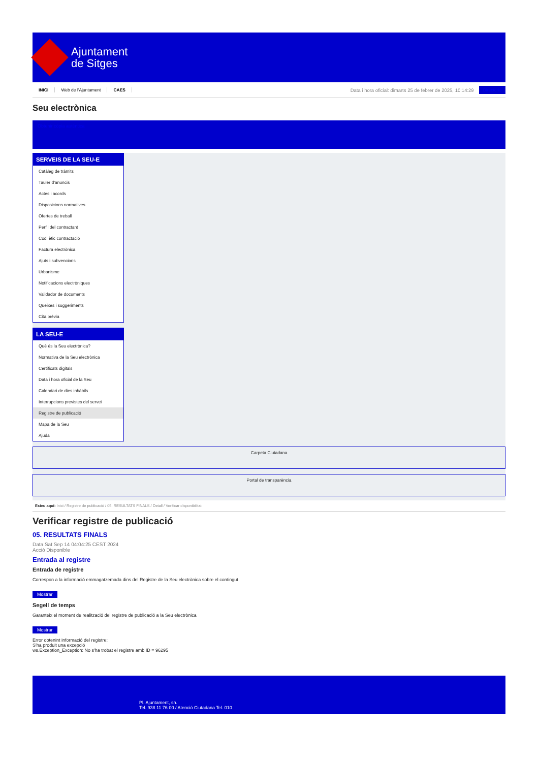Ajuntament
de Sitges
INICI Web de l'Ajuntament CAES Data i hora oficial: dimarts 25 de febrer de 2025, 10:14:29 Directorio
Seu electrònica
Obtenir còpia autèntica
SERVEIS DE LA SEU-E
Catàleg de tràmits
Tauler d'anuncis
Actes i acords
Disposicions normatives
Ofertes de treball
Perfil del contractant
Codi ètic contractació
Factura electrònica
Ajuts i subvencions
Urbanisme
Notificacions electròniques
Validador de documents
Queixes i suggeriments
Cita prèvia
LA SEU-E
Què és la Seu electrònica?
Normativa de la Seu electrònica
Certificats digitals
Data i hora oficial de la Seu
Calendari de dies inhàbils
Interrupcions previstes del servei
Registre de publicació
Mapa de la Seu
Ajuda
Carpeta Ciutadana
Portal de transparència
Esteu aquí: Inici / Registre de publicació / 05. RESULTATS FINALS / Detall / Verificar disponibilitat
Verificar registre de publicació
05. RESULTATS FINALS
Data Sat Sep 14 04:04:25 CEST 2024
Acció Disponible
Entrada al registre
Entrada de registre
Correspon a la informació emmagatzemada dins del Registre de la Seu electrònica sobre el contingut
Mostrar
Segell de temps
Garanteix el moment de realització del registre de publicació a la Seu electrònica
Mostrar
Error obtenint informació del registre:
S'ha produit una excepció
ws.Exception_Exception: No s'ha trobat el registre amb ID = 96295
Pl. Ajuntament, sn.
Tel. 938 11 76 00 / Atenció Ciutadana Tel. 010